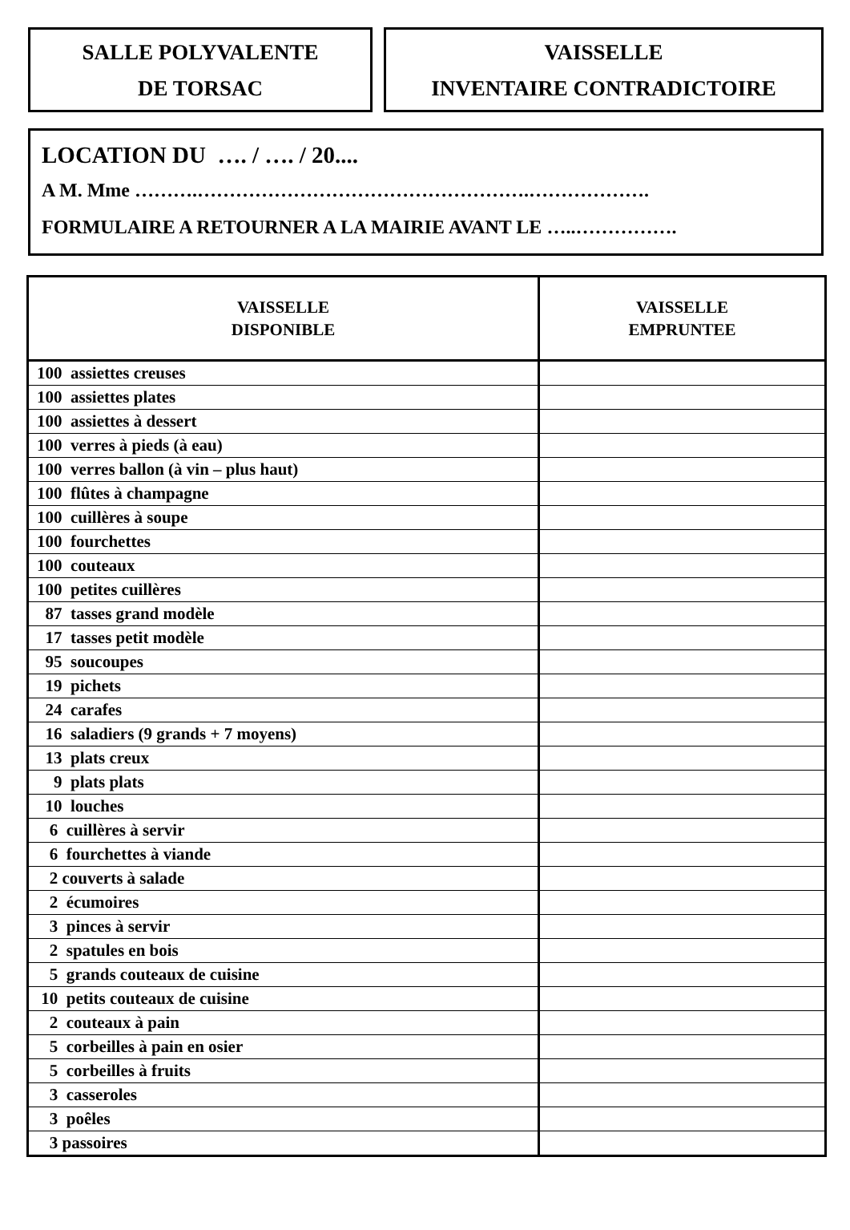SALLE POLYVALENTE
DE TORSAC
VAISSELLE
INVENTAIRE CONTRADICTOIRE
LOCATION DU …. / …. / 20....
A M. Mme ……….…………………………………………….……………….
FORMULAIRE A RETOURNER A LA MAIRIE AVANT LE …..…………….
| VAISSELLE DISPONIBLE | VAISSELLE EMPRUNTEE |
| --- | --- |
| 100 assiettes creuses | |
| 100 assiettes plates | |
| 100 assiettes à dessert | |
| 100 verres à pieds (à eau) | |
| 100 verres ballon (à vin – plus haut) | |
| 100 flûtes à champagne | |
| 100 cuillères à soupe | |
| 100 fourchettes | |
| 100 couteaux | |
| 100 petites cuillères | |
| 87 tasses grand modèle | |
| 17 tasses petit modèle | |
| 95 soucoupes | |
| 19 pichets | |
| 24 carafes | |
| 16 saladiers (9 grands + 7 moyens) | |
| 13 plats creux | |
| 9 plats plats | |
| 10 louches | |
| 6 cuillères à servir | |
| 6 fourchettes à viande | |
| 2 couverts à salade | |
| 2 écumoires | |
| 3 pinces à servir | |
| 2 spatules en bois | |
| 5 grands couteaux de cuisine | |
| 10 petits couteaux de cuisine | |
| 2 couteaux à pain | |
| 5 corbeilles à pain en osier | |
| 5 corbeilles à fruits | |
| 3 casseroles | |
| 3 poêles | |
| 3 passoires | |